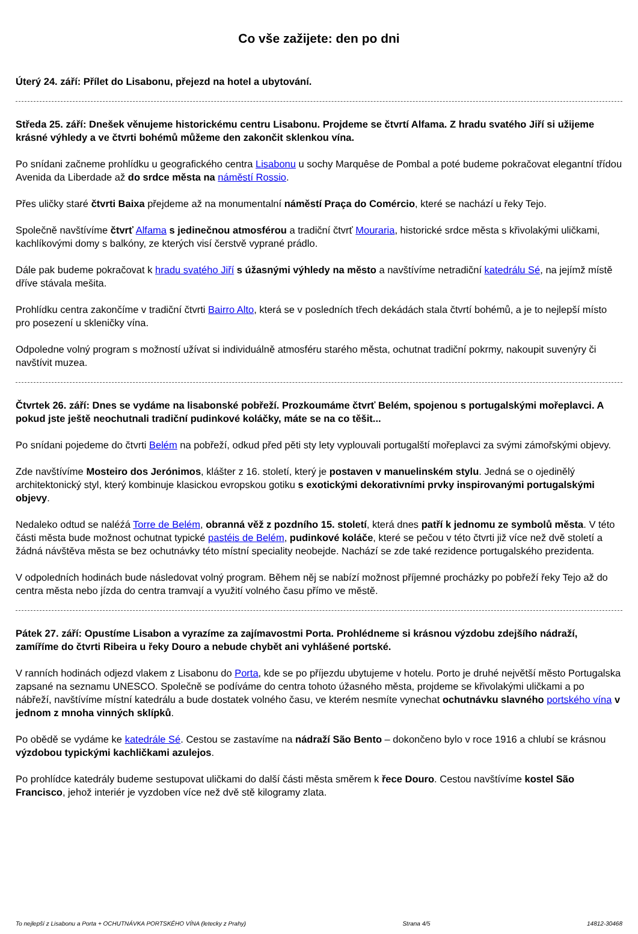Co vše zažijete: den po dni
Úterý 24. září: Přílet do Lisabonu, přejezd na hotel a ubytování.
Středa 25. září: Dnešek věnujeme historickému centru Lisabonu. Projdeme se čtvrtí Alfama. Z hradu svatého Jiří si užijeme krásné výhledy a ve čtvrti bohémů můžeme den zakončit sklenkou vína.
Po snídani začneme prohlídku u geografického centra Lisabonu u sochy Marquêse de Pombal a poté budeme pokračovat elegantní třídou Avenida da Liberdade až do srdce města na náměstí Rossio.
Přes uličky staré čtvrti Baixa přejdeme až na monumentalní náměstí Praça do Comércio, které se nachází u řeky Tejo.
Společně navštívíme čtvrť Alfama s jedinečnou atmosférou a tradiční čtvrť Mouraria, historické srdce města s křivolakými uličkami, kachlíkovými domy s balkóny, ze kterých visí čerstvě vyprané prádlo.
Dále pak budeme pokračovat k hradu svatého Jiří s úžasnými výhledy na město a navštívíme netradiční katedrálu Sé, na jejímž místě dříve stávala mešita.
Prohlídku centra zakončíme v tradiční čtvrti Bairro Alto, která se v posledních třech dekádách stala čtvrtí bohémů, a je to nejlepší místo pro posezení u skleničky vína.
Odpoledne volný program s možností užívat si individuálně atmosféru starého města, ochutnat tradiční pokrmy, nakoupit suvenýry či navštívit muzea.
Čtvrtek 26. září: Dnes se vydáme na lisabonské pobřeží. Prozkoumáme čtvrť Belém, spojenou s portugalskými mořeplavci. A pokud jste ještě neochutnali tradiční pudinkové koláčky, máte se na co těšit...
Po snídani pojedeme do čtvrti Belém na pobřeží, odkud před pěti sty lety vyplouvali portugalští mořeplavci za svými zámořskými objevy.
Zde navštívíme Mosteiro dos Jerónimos, klášter z 16. století, který je postaven v manuelinském stylu. Jedná se o ojedinělý architektonický styl, který kombinuje klasickou evropskou gotiku s exotickými dekorativními prvky inspirovanými portugalskými objevy.
Nedaleko odtud se naléźá Torre de Belém, obranná věž z pozdního 15. století, která dnes patří k jednomu ze symbolů města. V této části města bude možnost ochutnat typické pastéis de Belém, pudinkové koláče, které se pečou v této čtvrti již více než dvě století a žádná návštěva města se bez ochutnávky této místní speciality neobejde. Nachází se zde také rezidence portugalského prezidenta.
V odpoledních hodinách bude následovat volný program. Během něj se nabízí možnost příjemné procházky po pobřeží řeky Tejo až do centra města nebo jízda do centra tramvají a využití volného času přímo ve městě.
Pátek 27. září: Opustíme Lisabon a vyrazíme za zajímavostmi Porta. Prohlédneme si krásnou výzdobu zdejšího nádraží, zamíříme do čtvrti Ribeira u řeky Douro a nebude chybět ani vyhlášené portské.
V ranních hodinách odjezd vlakem z Lisabonu do Porta, kde se po příjezdu ubytujeme v hotelu. Porto je druhé největší město Portugalska zapsané na seznamu UNESCO. Společně se podíváme do centra tohoto úžasného města, projdeme se křivolakými uličkami a po nábřeží, navštívíme místní katedrálu a bude dostatek volného času, ve kterém nesmíte vynechat ochutnávku slavného portského vína v jednom z mnoha vinných sklípků.
Po obědě se vydáme ke katedrále Sé. Cestou se zastavíme na nádraží São Bento – dokončeno bylo v roce 1916 a chlubí se krásnou výzdobou typickými kachličkami azulejos.
Po prohlídce katedrály budeme sestupovat uličkami do další části města směrem k řece Douro. Cestou navštívíme kostel São Francisco, jehož interiér je vyzdoben více než dvě stě kilogramy zlata.
To nejlepší z Lisabonu a Porta + OCHUTNÁVKA PORTSKÉHO VÍNA (letecky z Prahy) Strana 4/5 14812-30468